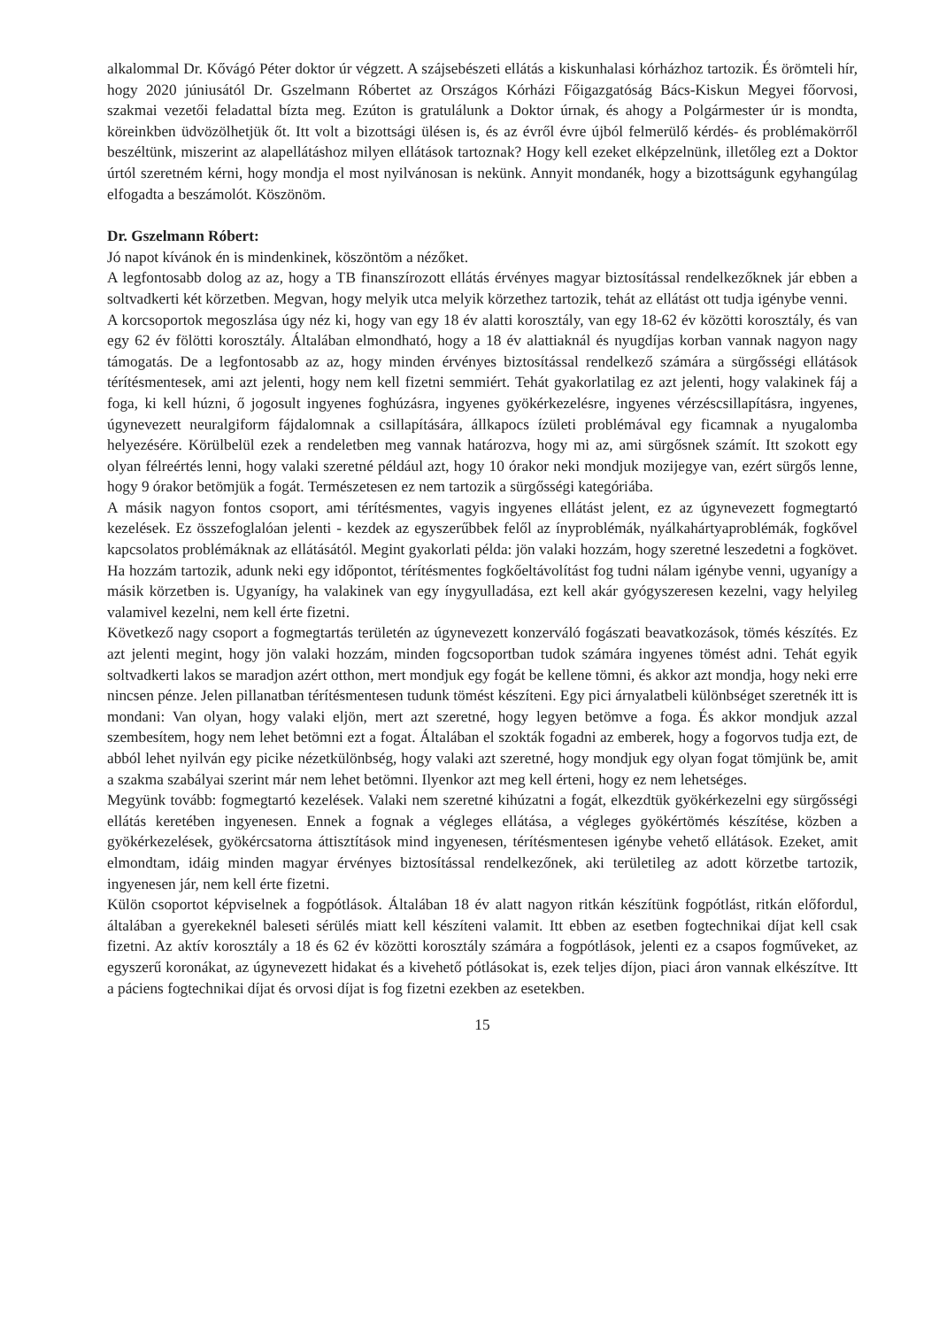alkalommal Dr. Kővágó Péter doktor úr végzett. A szájsebészeti ellátás a kiskunhalasi kórházhoz tartozik. És örömteli hír, hogy 2020 júniusától Dr. Gszelmann Róbertet az Országos Kórházi Főigazgatóság Bács-Kiskun Megyei főorvosi, szakmai vezetői feladattal bízta meg. Ezúton is gratulálunk a Doktor úrnak, és ahogy a Polgármester úr is mondta, köreinkben üdvözölhetjük őt. Itt volt a bizottsági ülésen is, és az évről évre újból felmerülő kérdés- és problémakörről beszéltünk, miszerint az alapellátáshoz milyen ellátások tartoznak? Hogy kell ezeket elképzelnünk, illetőleg ezt a Doktor úrtól szeretném kérni, hogy mondja el most nyilvánosan is nekünk. Annyit mondanék, hogy a bizottságunk egyhangúlag elfogadta a beszámolót. Köszönöm.
Dr. Gszelmann Róbert:
Jó napot kívánok én is mindenkinek, köszöntöm a nézőket.
A legfontosabb dolog az az, hogy a TB finanszírozott ellátás érvényes magyar biztosítással rendelkezőknek jár ebben a soltvadkerti két körzetben. Megvan, hogy melyik utca melyik körzethez tartozik, tehát az ellátást ott tudja igénybe venni.
A korcsoportok megoszlása úgy néz ki, hogy van egy 18 év alatti korosztály, van egy 18-62 év közötti korosztály, és van egy 62 év fölötti korosztály. Általában elmondható, hogy a 18 év alattiaknál és nyugdíjas korban vannak nagyon nagy támogatás. De a legfontosabb az az, hogy minden érvényes biztosítással rendelkező számára a sürgősségi ellátások térítésmentesek, ami azt jelenti, hogy nem kell fizetni semmiért. Tehát gyakorlatilag ez azt jelenti, hogy valakinek fáj a foga, ki kell húzni, ő jogosult ingyenes foghúzásra, ingyenes gyökérkezelésre, ingyenes vérzéscsillapításra, ingyenes, úgynevezett neuralgiform fájdalomnak a csillapítására, állkapocs ízületi problémával egy ficamnak a nyugalomba helyezésére. Körülbelül ezek a rendeletben meg vannak határozva, hogy mi az, ami sürgősnek számít. Itt szokott egy olyan félreértés lenni, hogy valaki szeretné például azt, hogy 10 órakor neki mondjuk mozijegye van, ezért sürgős lenne, hogy 9 órakor betömjük a fogát. Természetesen ez nem tartozik a sürgősségi kategóriába.
A másik nagyon fontos csoport, ami térítésmentes, vagyis ingyenes ellátást jelent, ez az úgynevezett fogmegtartó kezelések. Ez összefoglalóan jelenti - kezdek az egyszerűbbek felől az ínyproblémák, nyálkahártyaproblémák, fogkővel kapcsolatos problémáknak az ellátásától. Megint gyakorlati példa: jön valaki hozzám, hogy szeretné leszedetni a fogkövet. Ha hozzám tartozik, adunk neki egy időpontot, térítésmentes fogkőeltávolítást fog tudni nálam igénybe venni, ugyanígy a másik körzetben is. Ugyanígy, ha valakinek van egy ínygyulladása, ezt kell akár gyógyszeresen kezelni, vagy helyileg valamivel kezelni, nem kell érte fizetni.
Következő nagy csoport a fogmegtartás területén az úgynevezett konzerváló fogászati beavatkozások, tömés készítés. Ez azt jelenti megint, hogy jön valaki hozzám, minden fogcsoportban tudok számára ingyenes tömést adni. Tehát egyik soltvadkerti lakos se maradjon azért otthon, mert mondjuk egy fogát be kellene tömni, és akkor azt mondja, hogy neki erre nincsen pénze. Jelen pillanatban térítésmentesen tudunk tömést készíteni. Egy pici árnyalatbeli különbséget szeretnék itt is mondani: Van olyan, hogy valaki eljön, mert azt szeretné, hogy legyen betömve a foga. És akkor mondjuk azzal szembesítem, hogy nem lehet betömni ezt a fogat. Általában el szokták fogadni az emberek, hogy a fogorvos tudja ezt, de abból lehet nyilván egy picike nézetkülönbség, hogy valaki azt szeretné, hogy mondjuk egy olyan fogat tömjünk be, amit a szakma szabályai szerint már nem lehet betömni. Ilyenkor azt meg kell érteni, hogy ez nem lehetséges.
Megyünk tovább: fogmegtartó kezelések. Valaki nem szeretné kihúzatni a fogát, elkezdtük gyökérkezelni egy sürgősségi ellátás keretében ingyenesen. Ennek a fognak a végleges ellátása, a végleges gyökértömés készítése, közben a gyökérkezelések, gyökércsatorna áttisztítások mind ingyenesen, térítésmentesen igénybe vehető ellátások. Ezeket, amit elmondtam, idáig minden magyar érvényes biztosítással rendelkezőnek, aki területileg az adott körzetbe tartozik, ingyenesen jár, nem kell érte fizetni.
Külön csoportot képviselnek a fogpótlások. Általában 18 év alatt nagyon ritkán készítünk fogpótlást, ritkán előfordul, általában a gyerekeknél baleseti sérülés miatt kell készíteni valamit. Itt ebben az esetben fogtechnikai díjat kell csak fizetni. Az aktív korosztály a 18 és 62 év közötti korosztály számára a fogpótlások, jelenti ez a csapos fogműveket, az egyszerű koronákat, az úgynevezett hidakat és a kivehető pótlásokat is, ezek teljes díjon, piaci áron vannak elkészítve. Itt a páciens fogtechnikai díjat és orvosi díjat is fog fizetni ezekben az esetekben.
15